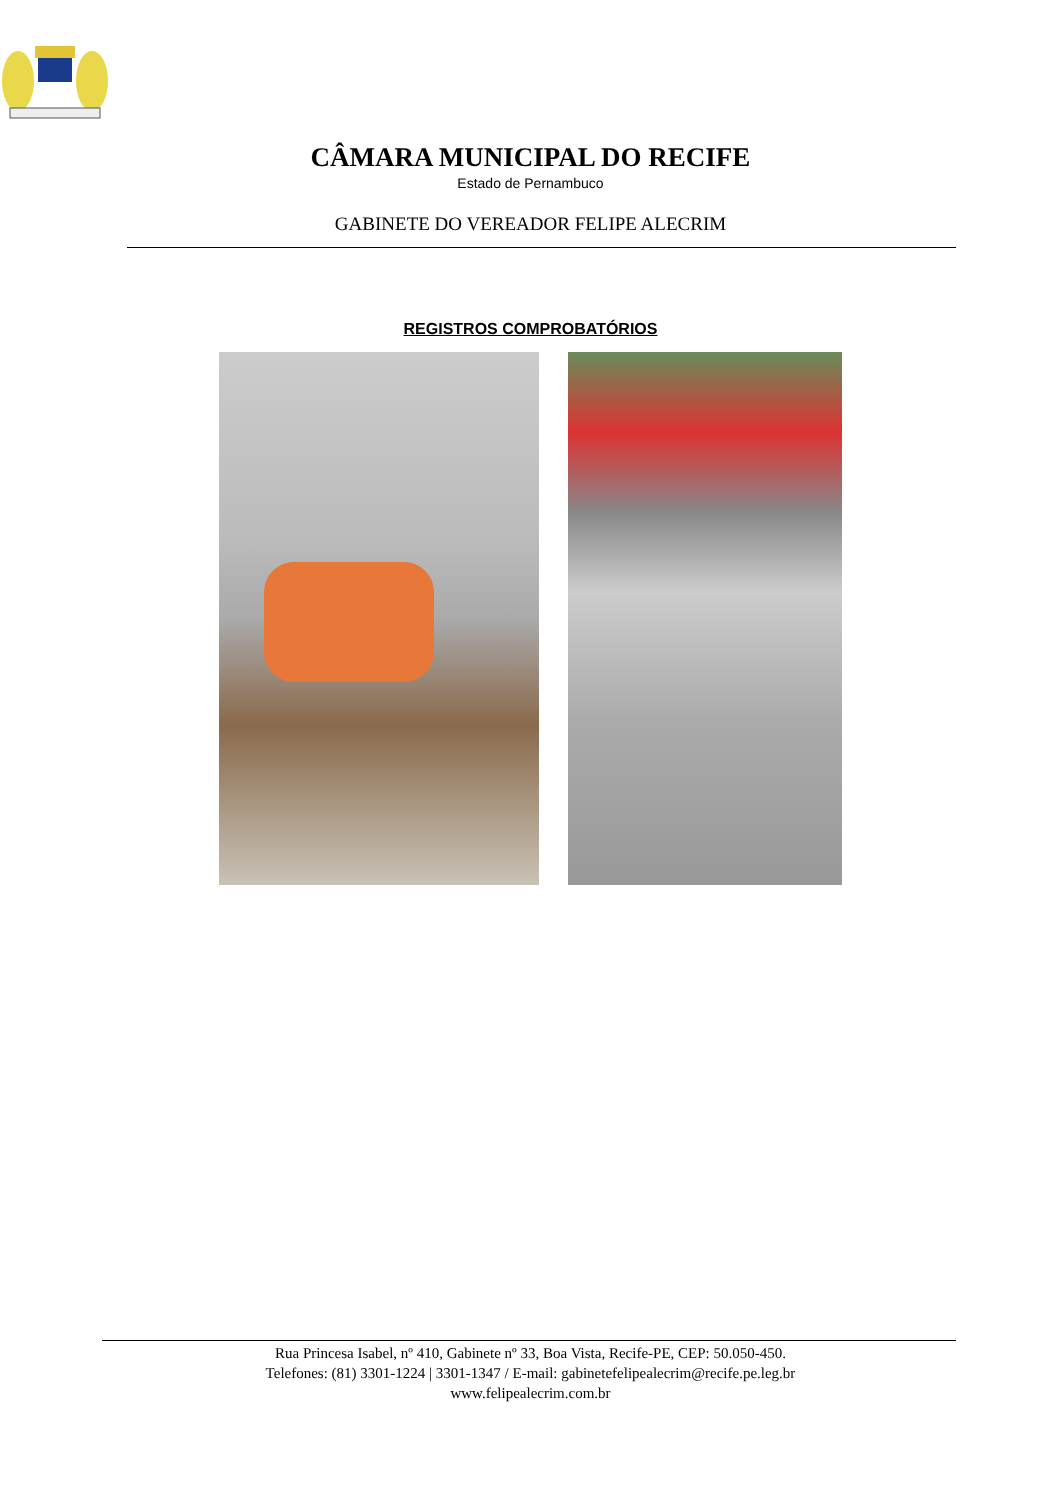CÂMARA MUNICIPAL DO RECIFE
Estado de Pernambuco
GABINETE DO VEREADOR FELIPE ALECRIM
REGISTROS COMPROBATÓRIOS
Rua Princesa Isabel, nº 410, Gabinete nº 33, Boa Vista, Recife-PE, CEP: 50.050-450.
Telefones: (81) 3301-1224 | 3301-1347 / E-mail: gabinetefelipealecrim@recife.pe.leg.br
www.felipealecrim.com.br